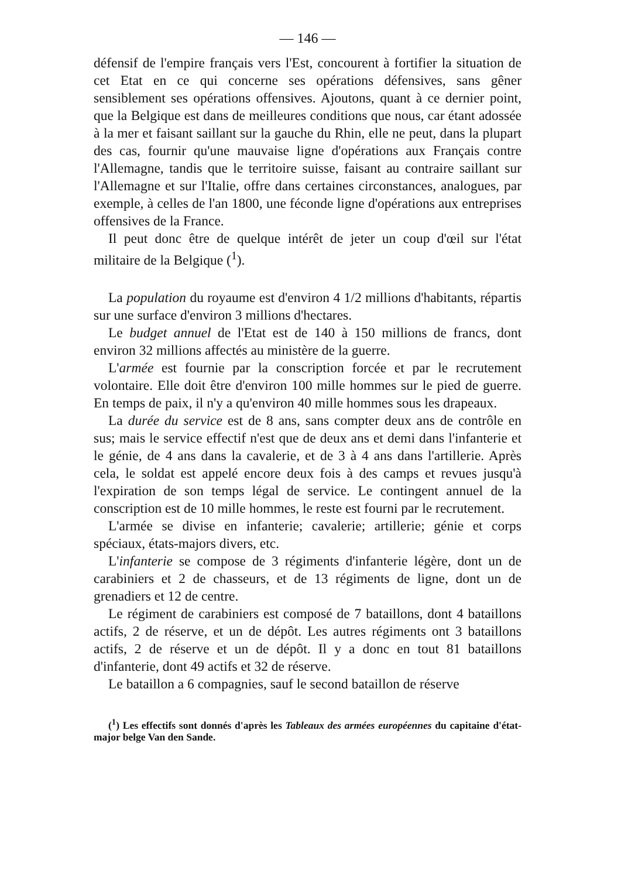— 146 —
défensif de l'empire français vers l'Est, concourent à fortifier la situation de cet Etat en ce qui concerne ses opérations défensives, sans gêner sensiblement ses opérations offensives. Ajoutons, quant à ce dernier point, que la Belgique est dans de meilleures conditions que nous, car étant adossée à la mer et faisant saillant sur la gauche du Rhin, elle ne peut, dans la plupart des cas, fournir qu'une mauvaise ligne d'opérations aux Français contre l'Allemagne, tandis que le territoire suisse, faisant au contraire saillant sur l'Allemagne et sur l'Italie, offre dans certaines circonstances, analogues, par exemple, à celles de l'an 1800, une féconde ligne d'opérations aux entreprises offensives de la France.
Il peut donc être de quelque intérêt de jeter un coup d'œil sur l'état militaire de la Belgique (<sup>1</sup>).
La population du royaume est d'environ 4 1/2 millions d'habitants, répartis sur une surface d'environ 3 millions d'hectares.
Le budget annuel de l'Etat est de 140 à 150 millions de francs, dont environ 32 millions affectés au ministère de la guerre.
L'armée est fournie par la conscription forcée et par le recrutement volontaire. Elle doit être d'environ 100 mille hommes sur le pied de guerre. En temps de paix, il n'y a qu'environ 40 mille hommes sous les drapeaux.
La durée du service est de 8 ans, sans compter deux ans de contrôle en sus; mais le service effectif n'est que de deux ans et demi dans l'infanterie et le génie, de 4 ans dans la cavalerie, et de 3 à 4 ans dans l'artillerie. Après cela, le soldat est appelé encore deux fois à des camps et revues jusqu'à l'expiration de son temps légal de service. Le contingent annuel de la conscription est de 10 mille hommes, le reste est fourni par le recrutement.
L'armée se divise en infanterie; cavalerie; artillerie; génie et corps spéciaux, états-majors divers, etc.
L'infanterie se compose de 3 régiments d'infanterie légère, dont un de carabiniers et 2 de chasseurs, et de 13 régiments de ligne, dont un de grenadiers et 12 de centre.
Le régiment de carabiniers est composé de 7 bataillons, dont 4 bataillons actifs, 2 de réserve, et un de dépôt. Les autres régiments ont 3 bataillons actifs, 2 de réserve et un de dépôt. Il y a donc en tout 81 bataillons d'infanterie, dont 49 actifs et 32 de réserve.
Le bataillon a 6 compagnies, sauf le second bataillon de réserve
(<sup>1</sup>) Les effectifs sont donnés d'après les Tableaux des armées européennes du capitaine d'état-major belge Van den Sande.